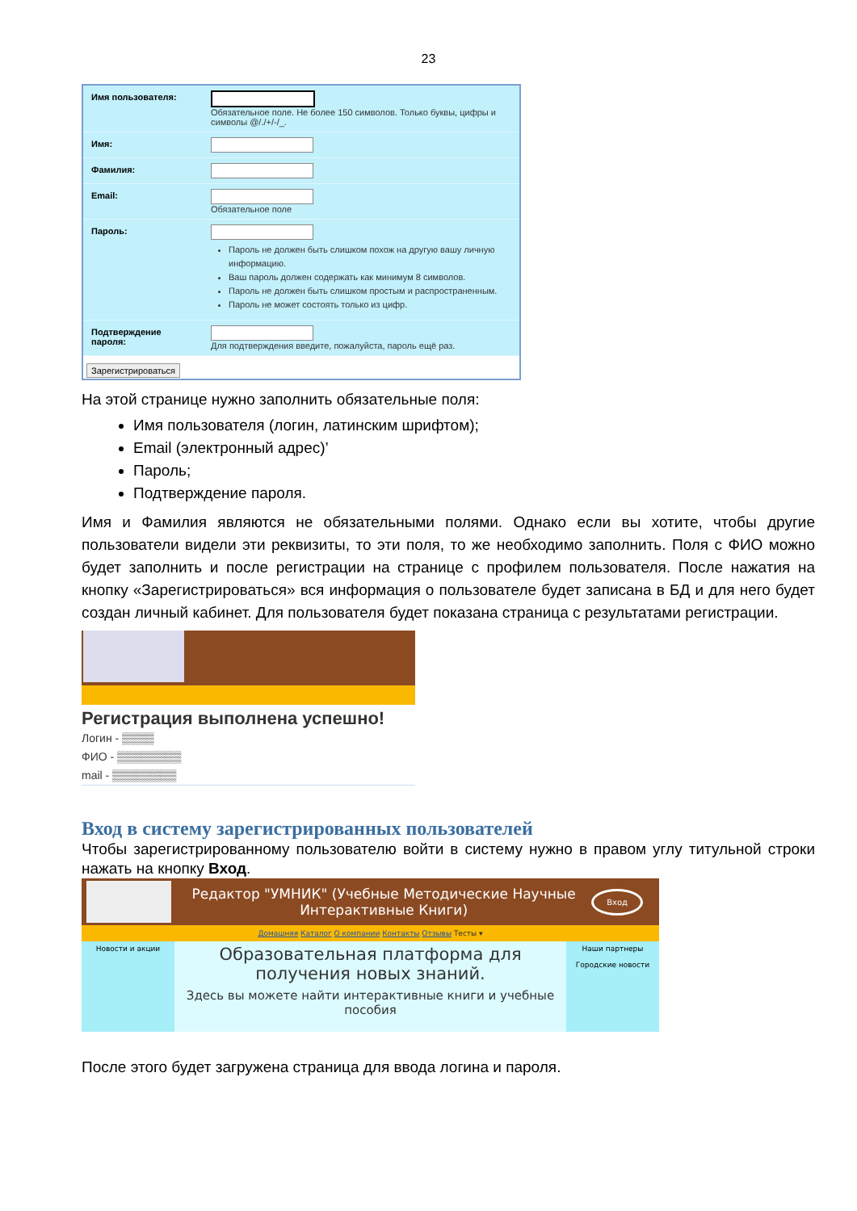23
Имя пользователя: Обязательное поле. Не более 150 символов. Только буквы, цифры и символы @/./+/-/_.
Имя:
Фамилия:
Email: Обязательное поле
Пароль:
Пароль не должен быть слишком похож на другую вашу личную информацию.
Ваш пароль должен содержать как минимум 8 символов.
Пароль не должен быть слишком простым и распространенным.
Пароль не может состоять только из цифр.
Подтверждение пароля:
Для подтверждения введите, пожалуйста, пароль ещё раз.
Зарегистрироваться
На этой странице нужно заполнить обязательные поля:
Имя пользователя (логин, латинским шрифтом);
Email (электронный адрес)’
Пароль;
Подтверждение пароля.
Имя и Фамилия являются не обязательными полями. Однако если вы хотите, чтобы другие пользователи видели эти реквизиты, то эти поля, то же необходимо заполнить. Поля с ФИО можно будет заполнить и после регистрации на странице с профилем пользователя. После нажатия на кнопку «Зарегистрироваться» вся информация о пользователе будет записана в БД и для него будет создан личный кабинет. Для пользователя будет показана страница с результатами регистрации.
Регистрация выполнена успешно!
Логин - ▒▒▒▒
ФИО - ▒▒▒▒▒▒▒▒
mail - ▒▒▒▒▒▒▒▒
Вход в систему зарегистрированных пользователей
Чтобы зарегистрированному пользователю войти в систему нужно в правом углу титульной строки нажать на кнопку Вход.
Редактор "УМНИК" (Учебные Методические Научные Интерактивные Книги)
Вход
Домашняя Каталог О компании Контакты Отзывы Тесты ▾
Новости и акции
Образовательная платформа для получения новых знаний.
Здесь вы можете найти интерактивные книги и учебные пособия
Наши партнеры
Городские новости
После этого будет загружена страница для ввода логина и пароля.